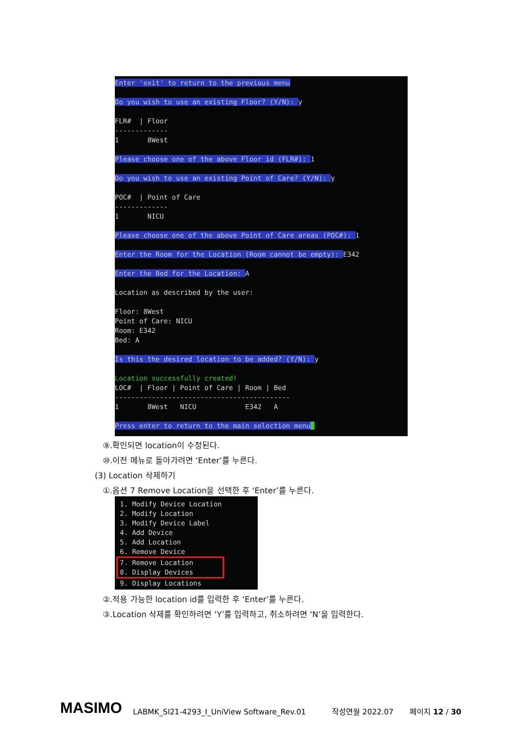Enter 'exit' to return to the previous menu Do you wish to use an existing Floor? (Y/N): y FLR# | Floor ------------- 1 8West Please choose one of the above Floor id (FLR#): 1 Do you wish to use an existing Point of Care? (Y/N): y POC# | Point of Care ------------- 1 NICU Please choose one of the above Point of Care areas (POC#): 1 Enter the Room for the Location (Room cannot be empty): E342 Enter the Bed for the Location: A Location as described by the user: Floor: 8West Point of Care: NICU Room: E342 Bed: A Is this the desired location to be added? (Y/N): y Location successfully created! LOC# | Floor | Point of Care | Room | Bed ------------------------------------------- 1 8West NICU E342 A Press enter to return to the main selection menu
⑨.확인되면 location이 수정된다.
⑩.이전 메뉴로 돌아가려면 ‘Enter’를 누른다.
(3) Location 삭제하기
①.옵션 7 Remove Location을 선택한 후 ‘Enter’를 누른다.
1. Modify Device Location 2. Modify Location 3. Modify Device Label 4. Add Device 5. Add Location 6. Remove Device
7. Remove Location 8. Display Devices
9. Display Locations
②.적용 가능한 location id를 입력한 후 ‘Enter’를 누른다.
③.Location 삭제를 확인하려면 ‘Y’를 입력하고, 취소하려면 ‘N’을 입력한다.
MASIMO LABMK_SI21-4293_I_UniView Software_Rev.01 작성연월 2022.07 페이지 12 / 30